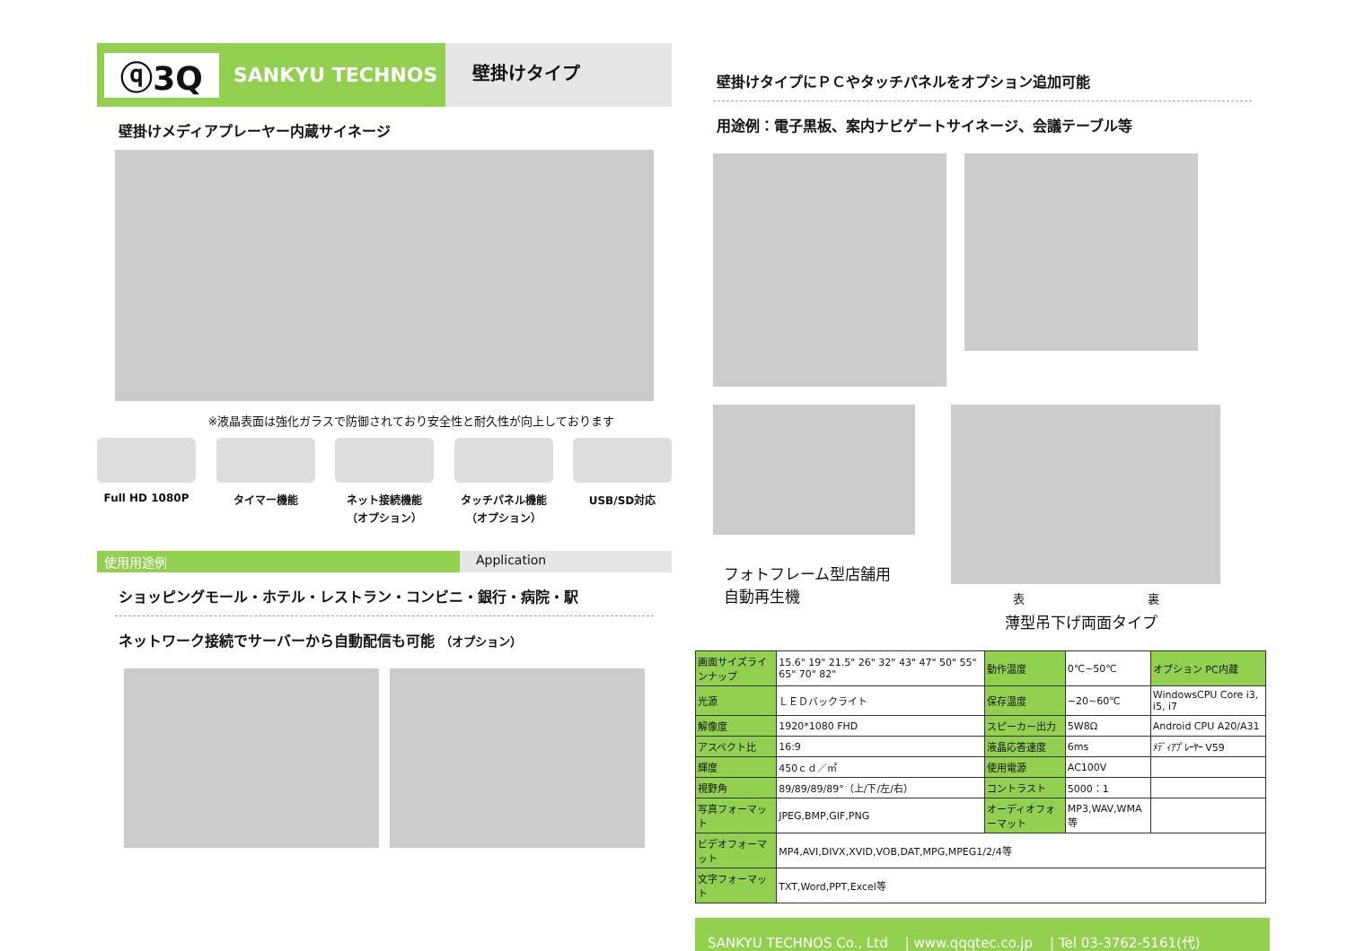ⓠ3Q
SANKYU TECHNOS
壁掛けタイプ
壁掛けメディアプレーヤー内蔵サイネージ
※液晶表面は強化ガラスで防御されており安全性と耐久性が向上しております
Full HD 1080P タイマー機能 ネット接続機能
（オプション）
タッチパネル機能
（オプション）
USB/SD対応
使用用途例 Application
ショッピングモール・ホテル・レストラン・コンビニ・銀行・病院・駅
ネットワーク接続でサーバーから自動配信も可能 （オプション）
壁掛けタイプにＰＣやタッチパネルをオプション追加可能
用途例：電子黒板、案内ナビゲートサイネージ、会議テーブル等
フォトフレーム型店舗用
自動再生機
表 裏
薄型吊下げ両面タイプ
| 画面サイズラインナップ | 15.6" 19" 21.5" 26" 32" 43" 47" 50" 55" 65" 70" 82" | 動作温度 | 0℃~50℃ | オプション PC内蔵 |
| 光源 | ＬＥＤバックライト | 保存温度 | −20~60℃ | WindowsCPU Core i3, i5, i7 |
| 解像度 | 1920*1080 FHD | スピーカー出力 | 5W8Ω | Android CPU A20/A31 |
| アスペクト比 | 16:9 | 液晶応答速度 | 6ms | ﾒﾃﾞｨｱﾌﾟﾚｰﾔｰ V59 |
| 輝度 | 450ｃｄ／㎡ | 使用電源 | AC100V | |
| 視野角 | 89/89/89/89°（上/下/左/右） | コントラスト | 5000：1 | |
| 写真フォーマット | JPEG,BMP,GIF,PNG | オーディオフォーマット | MP3,WAV,WMA等 | |
| ビデオフォーマット | MP4,AVI,DIVX,XVID,VOB,DAT,MPG,MPEG1/2/4等 | | | |
| 文字フォーマット | TXT,Word,PPT,Excel等 | | | |
SANKYU TECHNOS Co., Ltd | www.qqqtec.co.jp | Tel 03-3762-5161(代)